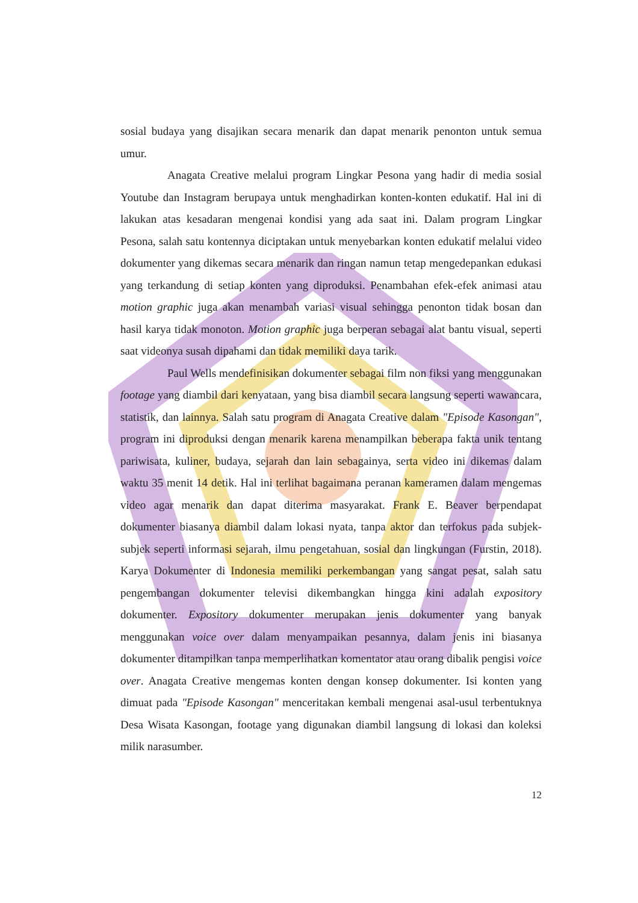sosial budaya yang disajikan secara menarik dan dapat menarik penonton untuk semua umur.
Anagata Creative melalui program Lingkar Pesona yang hadir di media sosial Youtube dan Instagram berupaya untuk menghadirkan konten-konten edukatif. Hal ini di lakukan atas kesadaran mengenai kondisi yang ada saat ini. Dalam program Lingkar Pesona, salah satu kontennya diciptakan untuk menyebarkan konten edukatif melalui video dokumenter yang dikemas secara menarik dan ringan namun tetap mengedepankan edukasi yang terkandung di setiap konten yang diproduksi. Penambahan efek-efek animasi atau motion graphic juga akan menambah variasi visual sehingga penonton tidak bosan dan hasil karya tidak monoton. Motion graphic juga berperan sebagai alat bantu visual, seperti saat videonya susah dipahami dan tidak memiliki daya tarik.
Paul Wells mendefinisikan dokumenter sebagai film non fiksi yang menggunakan footage yang diambil dari kenyataan, yang bisa diambil secara langsung seperti wawancara, statistik, dan lainnya. Salah satu program di Anagata Creative dalam "Episode Kasongan", program ini diproduksi dengan menarik karena menampilkan beberapa fakta unik tentang pariwisata, kuliner, budaya, sejarah dan lain sebagainya, serta video ini dikemas dalam waktu 35 menit 14 detik. Hal ini terlihat bagaimana peranan kameramen dalam mengemas video agar menarik dan dapat diterima masyarakat. Frank E. Beaver berpendapat dokumenter biasanya diambil dalam lokasi nyata, tanpa aktor dan terfokus pada subjek-subjek seperti informasi sejarah, ilmu pengetahuan, sosial dan lingkungan (Furstin, 2018). Karya Dokumenter di Indonesia memiliki perkembangan yang sangat pesat, salah satu pengembangan dokumenter televisi dikembangkan hingga kini adalah expository dokumenter. Expository dokumenter merupakan jenis dokumenter yang banyak menggunakan voice over dalam menyampaikan pesannya, dalam jenis ini biasanya dokumenter ditampilkan tanpa memperlihatkan komentator atau orang dibalik pengisi voice over. Anagata Creative mengemas konten dengan konsep dokumenter. Isi konten yang dimuat pada "Episode Kasongan" menceritakan kembali mengenai asal-usul terbentuknya Desa Wisata Kasongan, footage yang digunakan diambil langsung di lokasi dan koleksi milik narasumber.
12